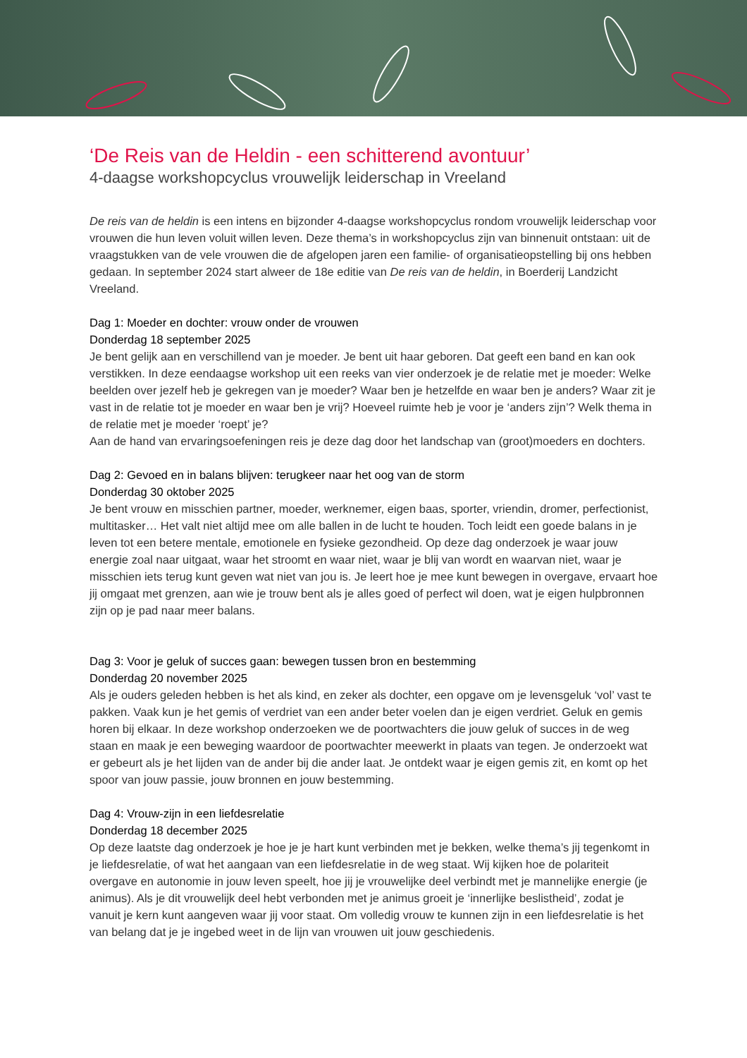‘De Reis van de Heldin - een schitterend avontuur’
4-daagse workshopcyclus vrouwelijk leiderschap in Vreeland
De reis van de heldin is een intens en bijzonder 4-daagse workshopcyclus rondom vrouwelijk leiderschap voor vrouwen die hun leven voluit willen leven. Deze thema’s in workshopcyclus zijn van binnenuit ontstaan: uit de vraagstukken van de vele vrouwen die de afgelopen jaren een familie- of organisatieopstelling bij ons hebben gedaan. In september 2024 start alweer de 18e editie van De reis van de heldin, in Boerderij Landzicht Vreeland.
Dag 1: Moeder en dochter: vrouw onder de vrouwen
Donderdag 18 september 2025
Je bent gelijk aan en verschillend van je moeder. Je bent uit haar geboren. Dat geeft een band en kan ook verstikken. In deze eendaagse workshop uit een reeks van vier onderzoek je de relatie met je moeder: Welke beelden over jezelf heb je gekregen van je moeder? Waar ben je hetzelfde en waar ben je anders? Waar zit je vast in de relatie tot je moeder en waar ben je vrij? Hoeveel ruimte heb je voor je ‘anders zijn’? Welk thema in de relatie met je moeder ‘roept’ je?
Aan de hand van ervaringsoefeningen reis je deze dag door het landschap van (groot)moeders en dochters.
Dag 2: Gevoed en in balans blijven: terugkeer naar het oog van de storm
Donderdag 30 oktober 2025
Je bent vrouw en misschien partner, moeder, werknemer, eigen baas, sporter, vriendin, dromer, perfectionist, multitasker… Het valt niet altijd mee om alle ballen in de lucht te houden. Toch leidt een goede balans in je leven tot een betere mentale, emotionele en fysieke gezondheid. Op deze dag onderzoek je waar jouw energie zoal naar uitgaat, waar het stroomt en waar niet, waar je blij van wordt en waarvan niet, waar je misschien iets terug kunt geven wat niet van jou is. Je leert hoe je mee kunt bewegen in overgave, ervaart hoe jij omgaat met grenzen, aan wie je trouw bent als je alles goed of perfect wil doen, wat je eigen hulpbronnen zijn op je pad naar meer balans.
Dag 3: Voor je geluk of succes gaan: bewegen tussen bron en bestemming
Donderdag 20 november 2025
Als je ouders geleden hebben is het als kind, en zeker als dochter, een opgave om je levensgeluk ‘vol’ vast te pakken. Vaak kun je het gemis of verdriet van een ander beter voelen dan je eigen verdriet. Geluk en gemis horen bij elkaar. In deze workshop onderzoeken we de poortwachters die jouw geluk of succes in de weg staan en maak je een beweging waardoor de poortwachter meewerkt in plaats van tegen. Je onderzoekt wat er gebeurt als je het lijden van de ander bij die ander laat. Je ontdekt waar je eigen gemis zit, en komt op het spoor van jouw passie, jouw bronnen en jouw bestemming.
Dag 4: Vrouw-zijn in een liefdesrelatie
Donderdag 18 december 2025
Op deze laatste dag onderzoek je hoe je je hart kunt verbinden met je bekken, welke thema’s jij tegenkomt in je liefdesrelatie, of wat het aangaan van een liefdesrelatie in de weg staat. Wij kijken hoe de polariteit overgave en autonomie in jouw leven speelt, hoe jij je vrouwelijke deel verbindt met je mannelijke energie (je animus). Als je dit vrouwelijk deel hebt verbonden met je animus groeit je ‘innerlijke beslistheid’, zodat je vanuit je kern kunt aangeven waar jij voor staat. Om volledig vrouw te kunnen zijn in een liefdesrelatie is het van belang dat je je ingebed weet in de lijn van vrouwen uit jouw geschiedenis.